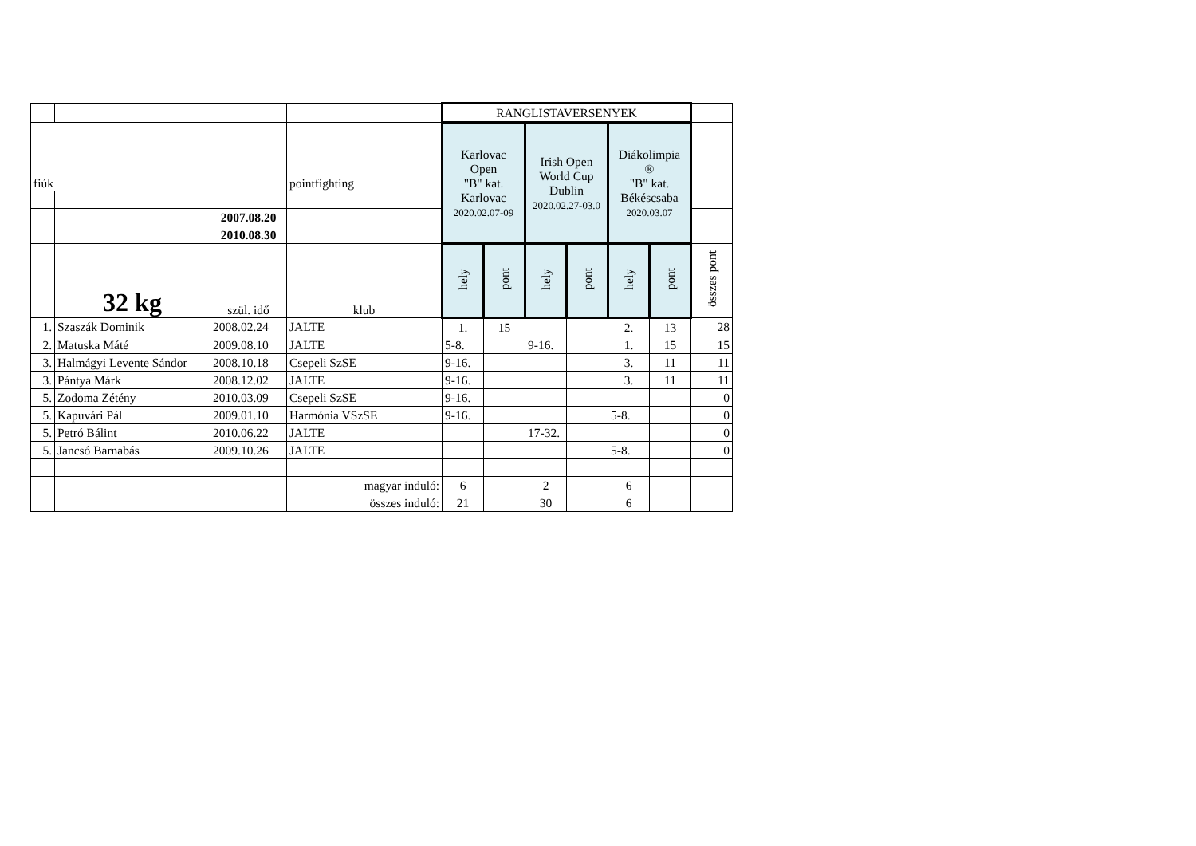| | | | | RANGLISTAVERSENYEK | | | | | | |
| fiúk | | | pointfighting | Karlovac Open "B" kat. Karlovac 2020.02.07-09 | | Irish Open World Cup Dublin 2020.02.27-03.0 | | Diákolimpia ® "B" kat. Békéscsaba 2020.03.07 | | |
| | | 2007.08.20 | | | | | | | | |
| | | 2010.08.30 | | | | | | | | |
| | 32 kg | szül. idő | klub | hely | pont | hely | pont | hely | pont | összes pont |
| 1. | Szaszák Dominik | 2008.02.24 | JALTE | 1. | 15 | | | 2. | 13 | 28 |
| 2. | Matuska Máté | 2009.08.10 | JALTE | 5-8. | | 9-16. | | 1. | 15 | 15 |
| 3. | Halmágyi Levente Sándor | 2008.10.18 | Csepeli SzSE | 9-16. | | | | 3. | 11 | 11 |
| 3. | Pántya Márk | 2008.12.02 | JALTE | 9-16. | | | | 3. | 11 | 11 |
| 5. | Zodoma Zétény | 2010.03.09 | Csepeli SzSE | 9-16. | | | | | | 0 |
| 5. | Kapuvári Pál | 2009.01.10 | Harmónia VSzSE | 9-16. | | | | 5-8. | | 0 |
| 5. | Petró Bálint | 2010.06.22 | JALTE | | | 17-32. | | | | 0 |
| 5. | Jancsó Barnabás | 2009.10.26 | JALTE | | | | | 5-8. | | 0 |
| | | | magyar induló: | 6 | | 2 | | 6 | | |
| | | | összes induló: | 21 | | 30 | | 6 | | |